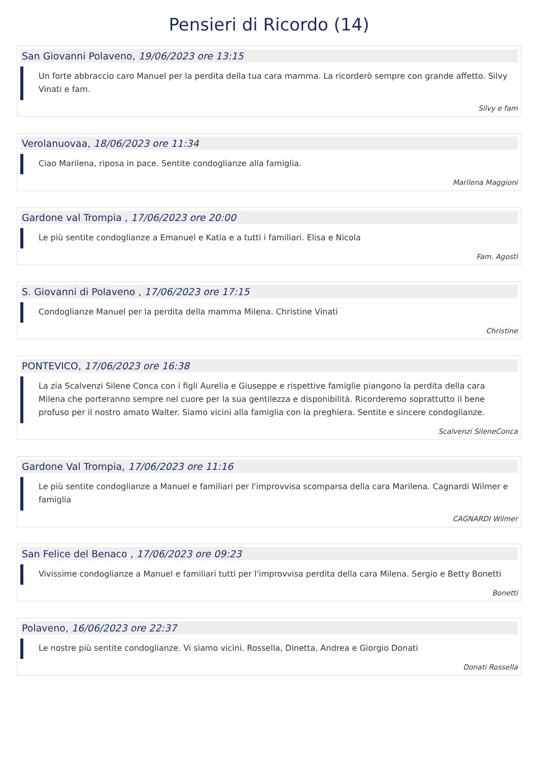Pensieri di Ricordo (14)
San Giovanni Polaveno, 19/06/2023 ore 13:15
Un forte abbraccio caro Manuel per la perdita della tua cara mamma. La ricorderò sempre con grande affetto. Silvy Vinati e fam.
Silvy e fam
Verolanuovaa, 18/06/2023 ore 11:34
Ciao Marilena, riposa in pace. Sentite condoglianze alla famiglia.
Marilena Maggioni
Gardone val Trompia , 17/06/2023 ore 20:00
Le più sentite condoglianze a Emanuel e Katia e a tutti i familiari. Elisa e Nicola
Fam. Agosti
S. Giovanni di Polaveno , 17/06/2023 ore 17:15
Condoglianze Manuel per la perdita della mamma Milena. Christine Vinati
Christine
PONTEVICO, 17/06/2023 ore 16:38
La zia Scalvenzi Silene Conca con i figli Aurelia e Giuseppe e rispettive famiglie piangono la perdita della cara Milena che porteranno sempre nel cuore per la sua gentilezza e disponibilità. Ricorderemo soprattutto il bene profuso per il nostro amato Walter. Siamo vicini alla famiglia con la preghiera. Sentite e sincere condoglianze.
Scalvenzi SileneConca
Gardone Val Trompia, 17/06/2023 ore 11:16
Le più sentite condoglianze a Manuel e familiari per l'improvvisa scomparsa della cara Marilena. Cagnardi Wilmer e famiglia
CAGNARDI Wilmer
San Felice del Benaco , 17/06/2023 ore 09:23
Vivissime condoglianze a Manuel e familiari tutti per l'improvvisa perdita della cara Milena. Sergio e Betty Bonetti
Bonetti
Polaveno, 16/06/2023 ore 22:37
Le nostre più sentite condoglianze. Vi siamo vicini. Rossella, Dinetta, Andrea e Giorgio Donati
Donati Rossella